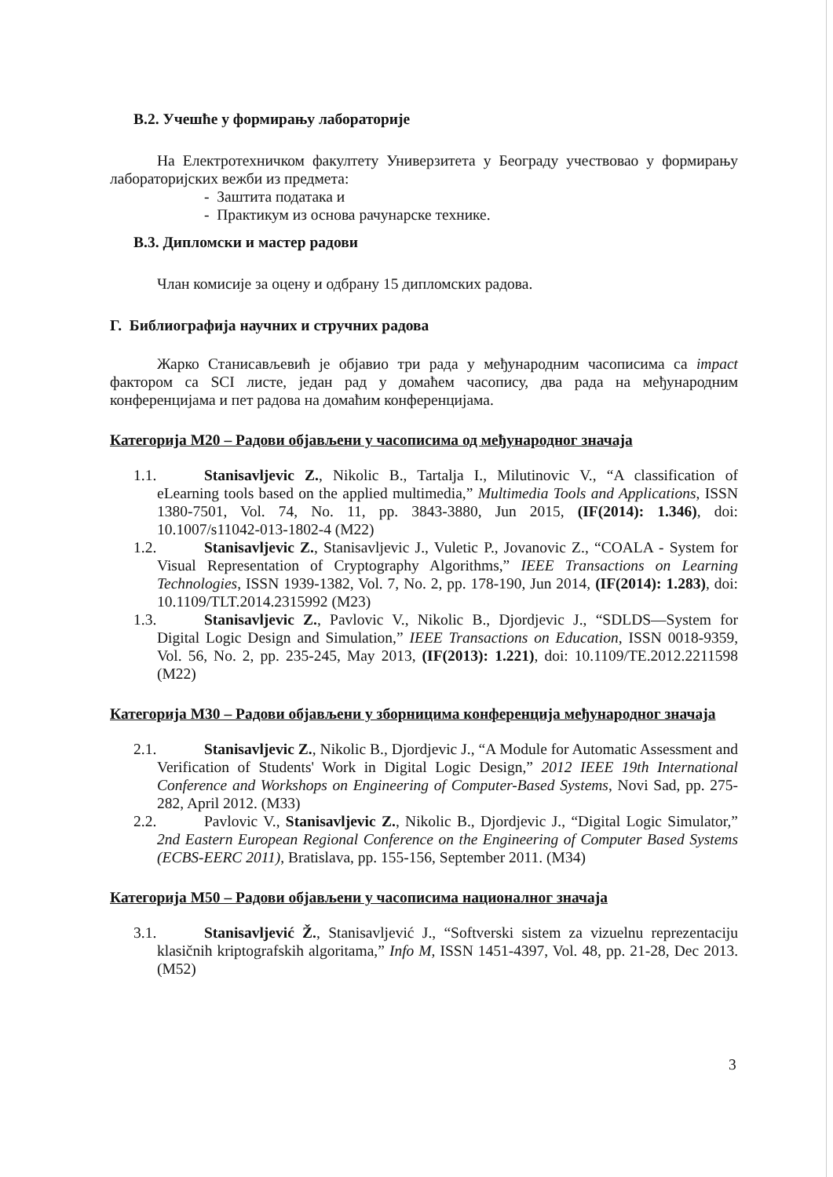В.2. Учешће у формирању лабораторије
На Електротехничком факултету Универзитета у Београду учествовао у формирању лабораторијских вежби из предмета:
- Заштита података и
- Практикум из основа рачунарске технике.
В.3. Дипломски и мастер радови
Члан комисије за оцену и одбрану 15 дипломских радова.
Г. Библиографија научних и стручних радова
Жарко Станисављевић је објавио три рада у међународним часописима са impact фактором са SCI листе, један рад у домаћем часопису, два рада на међународним конференцијама и пет радова на домаћим конференцијама.
Категорија М20 – Радови објављени у часописима од међународног значаја
1.1. Stanisavljevic Z., Nikolic B., Tartalja I., Milutinovic V., “A classification of eLearning tools based on the applied multimedia,” Multimedia Tools and Applications, ISSN 1380-7501, Vol. 74, No. 11, pp. 3843-3880, Jun 2015, (IF(2014): 1.346), doi: 10.1007/s11042-013-1802-4 (M22)
1.2. Stanisavljevic Z., Stanisavljevic J., Vuletic P., Jovanovic Z., “COALA - System for Visual Representation of Cryptography Algorithms,” IEEE Transactions on Learning Technologies, ISSN 1939-1382, Vol. 7, No. 2, pp. 178-190, Jun 2014, (IF(2014): 1.283), doi: 10.1109/TLT.2014.2315992 (M23)
1.3. Stanisavljevic Z., Pavlovic V., Nikolic B., Djordjevic J., “SDLDS—System for Digital Logic Design and Simulation,” IEEE Transactions on Education, ISSN 0018-9359, Vol. 56, No. 2, pp. 235-245, May 2013, (IF(2013): 1.221), doi: 10.1109/TE.2012.2211598 (M22)
Категорија М30 – Радови објављени у зборницима конференција међународног значаја
2.1. Stanisavljevic Z., Nikolic B., Djordjevic J., “A Module for Automatic Assessment and Verification of Students' Work in Digital Logic Design,” 2012 IEEE 19th International Conference and Workshops on Engineering of Computer-Based Systems, Novi Sad, pp. 275-282, April 2012. (M33)
2.2. Pavlovic V., Stanisavljevic Z., Nikolic B., Djordjevic J., “Digital Logic Simulator,” 2nd Eastern European Regional Conference on the Engineering of Computer Based Systems (ECBS-EERC 2011), Bratislava, pp. 155-156, September 2011. (M34)
Категорија М50 – Радови објављени у часописима националног значаја
3.1. Stanisavljević Ž., Stanisavljević J., “Softverski sistem za vizuelnu reprezentaciju klasičnih kriptografskih algoritama,” Info M, ISSN 1451-4397, Vol. 48, pp. 21-28, Dec 2013. (M52)
3